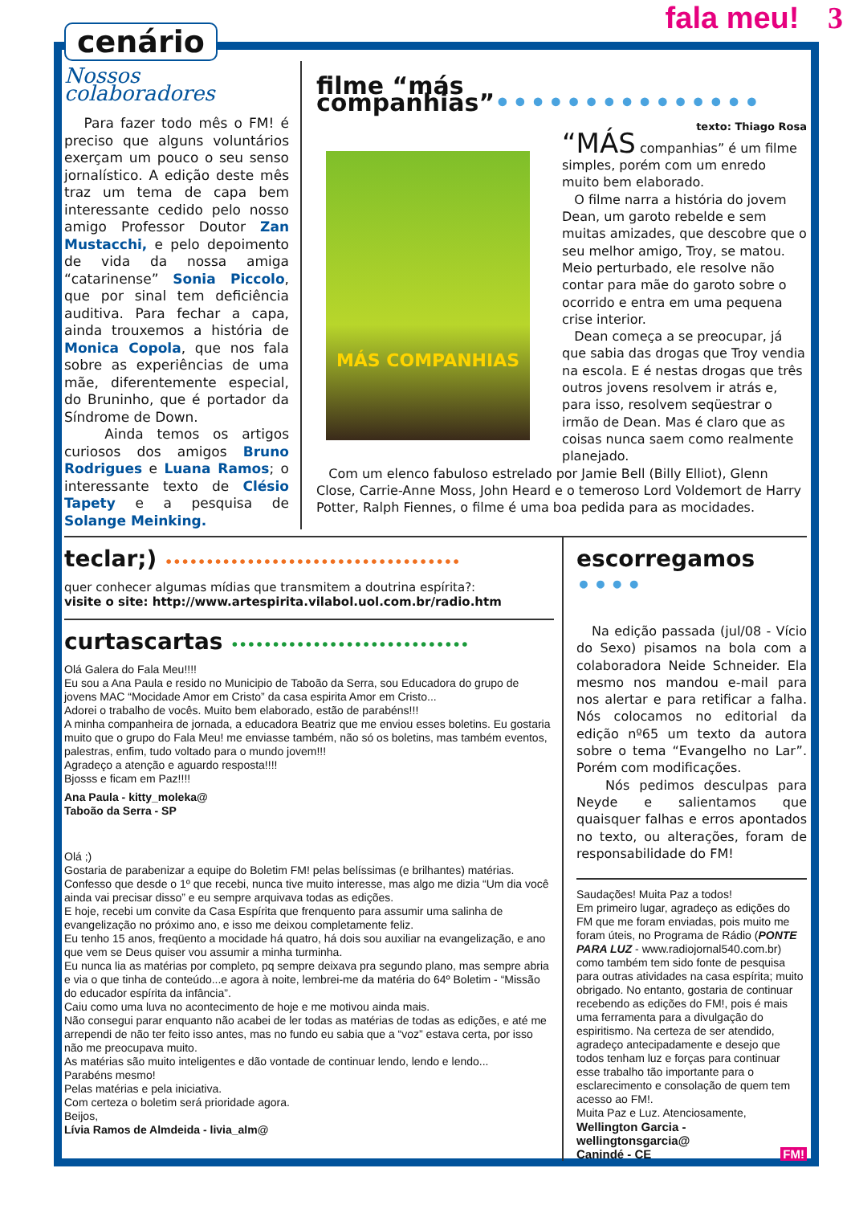fala meu! 3
cenário
Nossos colaboradores
Para fazer todo mês o FM! é preciso que alguns voluntários exerçam um pouco o seu senso jornalístico. A edição deste mês traz um tema de capa bem interessante cedido pelo nosso amigo Professor Doutor Zan Mustacchi, e pelo depoimento de vida da nossa amiga “catarinense” Sonia Piccolo, que por sinal tem deficiência auditiva. Para fechar a capa, ainda trouxemos a história de Monica Copola, que nos fala sobre as experiências de uma mãe, diferentemente especial, do Bruninho, que é portador da Síndrome de Down.
Ainda temos os artigos curiosos dos amigos Bruno Rodrigues e Luana Ramos; o interessante texto de Clésio Tapety e a pesquisa de Solange Meinking.
filme “más companhias”•••••••••••••••
texto: Thiago Rosa
MÁS COMPANHIAS
“MÁS companhias” é um filme simples, porém com um enredo muito bem elaborado.
O filme narra a história do jovem Dean, um garoto rebelde e sem muitas amizades, que descobre que o seu melhor amigo, Troy, se matou. Meio perturbado, ele resolve não contar para mãe do garoto sobre o ocorrido e entra em uma pequena crise interior.
Dean começa a se preocupar, já que sabia das drogas que Troy vendia na escola. E é nestas drogas que três outros jovens resolvem ir atrás e, para isso, resolvem seqüestrar o irmão de Dean. Mas é claro que as coisas nunca saem como realmente planejado.
Com um elenco fabuloso estrelado por Jamie Bell (Billy Elliot), Glenn Close, Carrie-Anne Moss, John Heard e o temeroso Lord Voldemort de Harry Potter, Ralph Fiennes, o filme é uma boa pedida para as mocidades.
teclar;) ••••••••••••••••••••••••••••••••••••
quer conhecer algumas mídias que transmitem a doutrina espírita?:
visite o site: http://www.artespirita.vilabol.uol.com.br/radio.htm
curtascartas •••••••••••••••••••••••••••••
Olá Galera do Fala Meu!!!!
Eu sou a Ana Paula e resido no Municipio de Taboão da Serra, sou Educadora do grupo de jovens MAC “Mocidade Amor em Cristo” da casa espirita Amor em Cristo...
Adorei o trabalho de vocês. Muito bem elaborado, estão de parabéns!!!
A minha companheira de jornada, a educadora Beatriz que me enviou esses boletins. Eu gostaria muito que o grupo do Fala Meu! me enviasse também, não só os boletins, mas também eventos, palestras, enfim, tudo voltado para o mundo jovem!!!
Agradeço a atenção e aguardo resposta!!!!
Bjosss e ficam em Paz!!!!
Ana Paula - kitty_moleka@
Taboão da Serra - SP
Olá ;)
Gostaria de parabenizar a equipe do Boletim FM! pelas belíssimas (e brilhantes) matérias.
Confesso que desde o 1º que recebi, nunca tive muito interesse, mas algo me dizia “Um dia você ainda vai precisar disso” e eu sempre arquivava todas as edições.
E hoje, recebi um convite da Casa Espírita que frenquento para assumir uma salinha de evangelização no próximo ano, e isso me deixou completamente feliz.
Eu tenho 15 anos, freqüento a mocidade há quatro, há dois sou auxiliar na evangelização, e ano que vem se Deus quiser vou assumir a minha turminha.
Eu nunca lia as matérias por completo, pq sempre deixava pra segundo plano, mas sempre abria e via o que tinha de conteúdo...e agora à noite, lembrei-me da matéria do 64º Boletim - “Missão do educador espírita da infância”.
Caiu como uma luva no acontecimento de hoje e me motivou ainda mais.
Não consegui parar enquanto não acabei de ler todas as matérias de todas as edições, e até me arrependi de não ter feito isso antes, mas no fundo eu sabia que a “voz” estava certa, por isso não me preocupava muito.
As matérias são muito inteligentes e dão vontade de continuar lendo, lendo e lendo...
Parabéns mesmo!
Pelas matérias e pela iniciativa.
Com certeza o boletim será prioridade agora.
Beijos,
Lívia Ramos de Almdeida - livia_alm@
escorregamos ••••
Na edição passada (jul/08 - Vício do Sexo) pisamos na bola com a colaboradora Neide Schneider. Ela mesmo nos mandou e-mail para nos alertar e para retificar a falha. Nós colocamos no editorial da edição nº65 um texto da autora sobre o tema “Evangelho no Lar”. Porém com modificações.
Nós pedimos desculpas para Neyde e salientamos que quaisquer falhas e erros apontados no texto, ou alterações, foram de responsabilidade do FM!
Saudações! Muita Paz a todos!
Em primeiro lugar, agradeço as edições do FM que me foram enviadas, pois muito me foram úteis, no Programa de Rádio (PONTE PARA LUZ - www.radiojornal540.com.br) como também tem sido fonte de pesquisa para outras atividades na casa espírita; muito obrigado. No entanto, gostaria de continuar recebendo as edições do FM!, pois é mais uma ferramenta para a divulgação do espiritismo. Na certeza de ser atendido, agradeço antecipadamente e desejo que todos tenham luz e forças para continuar esse trabalho tão importante para o esclarecimento e consolação de quem tem acesso ao FM!.
Muita Paz e Luz. Atenciosamente,
Wellington Garcia -
wellingtonsgarcia@
Canindé - CE FM!